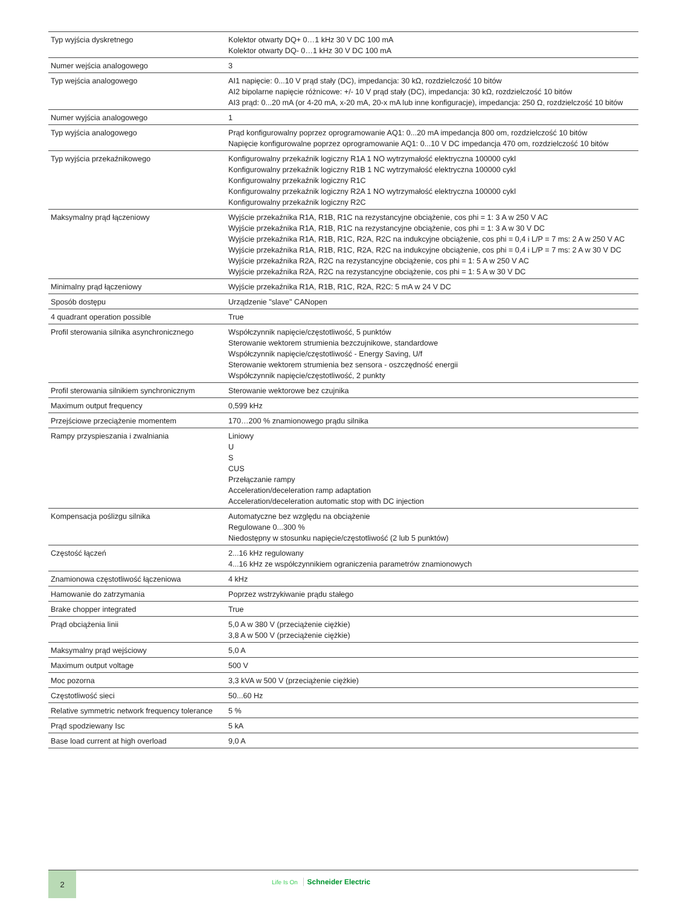| Typ wyjścia dyskretnego | Kolektor otwarty DQ+ 0…1 kHz 30 V DC 100 mA Kolektor otwarty DQ- 0…1 kHz 30 V DC 100 mA |
| Numer wejścia analogowego | 3 |
| Typ wejścia analogowego | AI1 napięcie: 0...10 V prąd stały (DC), impedancja: 30 kΩ, rozdzielczość 10 bitów AI2 bipolarne napięcie różnicowe: +/- 10 V prąd stały (DC), impedancja: 30 kΩ, rozdzielczość 10 bitów AI3 prąd: 0...20 mA (or 4-20 mA, x-20 mA, 20-x mA lub inne konfiguracje), impedancja: 250 Ω, rozdzielczość 10 bitów |
| Numer wyjścia analogowego | 1 |
| Typ wyjścia analogowego | Prąd konfigurowalny poprzez oprogramowanie AQ1: 0...20 mA impedancja 800 om, rozdzielczość 10 bitów Napięcie konfigurowalne poprzez oprogramowanie AQ1: 0...10 V DC impedancja 470 om, rozdzielczość 10 bitów |
| Typ wyjścia przekaźnikowego | Konfigurowalny przekaźnik logiczny R1A 1 NO wytrzymałość elektryczna 100000 cykl Konfigurowalny przekaźnik logiczny R1B 1 NC wytrzymałość elektryczna 100000 cykl Konfigurowalny przekaźnik logiczny R1C Konfigurowalny przekaźnik logiczny R2A 1 NO wytrzymałość elektryczna 100000 cykl Konfigurowalny przekaźnik logiczny R2C |
| Maksymalny prąd łączeniowy | Wyjście przekaźnika R1A, R1B, R1C na rezystancyjne obciążenie, cos phi = 1: 3 A w 250 V AC Wyjście przekaźnika R1A, R1B, R1C na rezystancyjne obciążenie, cos phi = 1: 3 A w 30 V DC Wyjście przekaźnika R1A, R1B, R1C, R2A, R2C na indukcyjne obciążenie, cos phi = 0,4 i L/P = 7 ms: 2 A w 250 V AC Wyjście przekaźnika R1A, R1B, R1C, R2A, R2C na indukcyjne obciążenie, cos phi = 0,4 i L/P = 7 ms: 2 A w 30 V DC Wyjście przekaźnika R2A, R2C na rezystancyjne obciążenie, cos phi = 1: 5 A w 250 V AC Wyjście przekaźnika R2A, R2C na rezystancyjne obciążenie, cos phi = 1: 5 A w 30 V DC |
| Minimalny prąd łączeniowy | Wyjście przekaźnika R1A, R1B, R1C, R2A, R2C: 5 mA w 24 V DC |
| Sposób dostępu | Urządzenie "slave" CANopen |
| 4 quadrant operation possible | True |
| Profil sterowania silnika asynchronicznego | Współczynnik napięcie/częstotliwość, 5 punktów Sterowanie wektorem strumienia bezczujnikowe, standardowe Współczynnik napięcie/częstotliwość - Energy Saving, U/f Sterowanie wektorem strumienia bez sensora - oszczędność energii Współczynnik napięcie/częstotliwość, 2 punkty |
| Profil sterowania silnikiem synchronicznym | Sterowanie wektorowe bez czujnika |
| Maximum output frequency | 0,599 kHz |
| Przejściowe przeciążenie momentem | 170…200 % znamionowego prądu silnika |
| Rampy przyspieszania i zwalniania | Liniowy U S CUS Przełączanie rampy Acceleration/deceleration ramp adaptation Acceleration/deceleration automatic stop with DC injection |
| Kompensacja poślizgu silnika | Automatyczne bez względu na obciążenie Regulowane 0...300 % Niedostępny w stosunku napięcie/częstotliwość (2 lub 5 punktów) |
| Częstość łączeń | 2...16 kHz regulowany 4...16 kHz ze współczynnikiem ograniczenia parametrów znamionowych |
| Znamionowa częstotliwość łączeniowa | 4 kHz |
| Hamowanie do zatrzymania | Poprzez wstrzykiwanie prądu stałego |
| Brake chopper integrated | True |
| Prąd obciążenia linii | 5,0 A w 380 V (przeciążenie ciężkie) 3,8 A w 500 V (przeciążenie ciężkie) |
| Maksymalny prąd wejściowy | 5,0 A |
| Maximum output voltage | 500 V |
| Moc pozorna | 3,3 kVA w 500 V (przeciążenie ciężkie) |
| Częstotliwość sieci | 50...60 Hz |
| Relative symmetric network frequency tolerance | 5 % |
| Prąd spodziewany Isc | 5 kA |
| Base load current at high overload | 9,0 A |
2
Life Is On Schneider Electric